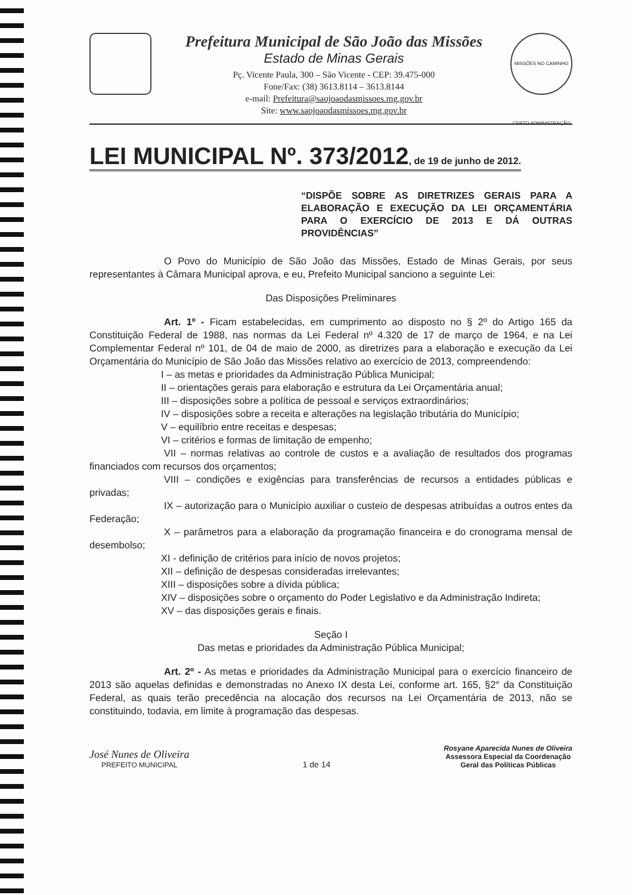Prefeitura Municipal de São João das Missões
Estado de Minas Gerais
Pç. Vicente Paula, 300 – São Vicente - CEP: 39.475-000
Fone/Fax: (38) 3613.8114 – 3613.8144
e-mail: Prefeitura@saojoaodasmissoes.mg.gov.br
Site: www.saojoaodasmissoes.mg.gov.br
MISSÕES NO CAMINHO CERTO ADMINISTRAÇÃO
LEI MUNICIPAL Nº. 373/2012, de 19 de junho de 2012.
“DISPÕE SOBRE AS DIRETRIZES GERAIS PARA A ELABORAÇÃO E EXECUÇÃO DA LEI ORÇAMENTÁRIA PARA O EXERCÍCIO DE 2013 E DÁ OUTRAS PROVIDÊNCIAS”
O Povo do Município de São João das Missões, Estado de Minas Gerais, por seus representantes à Câmara Municipal aprova, e eu, Prefeito Municipal sanciono a seguinte Lei:
Das Disposições Preliminares
Art. 1º - Ficam estabelecidas, em cumprimento ao disposto no § 2º do Artigo 165 da Constituição Federal de 1988, nas normas da Lei Federal nº 4.320 de 17 de março de 1964, e na Lei Complementar Federal nº 101, de 04 de maio de 2000, as diretrizes para a elaboração e execução da Lei Orçamentária do Município de São João das Missões relativo ao exercício de 2013, compreendendo:
I – as metas e prioridades da Administração Pública Municipal;
II – orientações gerais para elaboração e estrutura da Lei Orçamentária anual;
III – disposições sobre a política de pessoal e serviços extraordinários;
IV – disposições sobre a receita e alterações na legislação tributária do Município;
V – equilíbrio entre receitas e despesas;
VI – critérios e formas de limitação de empenho;
VII – normas relativas ao controle de custos e a avaliação de resultados dos programas financiados com recursos dos orçamentos;
VIII – condições e exigências para transferências de recursos a entidades públicas e privadas;
IX – autorização para o Município auxiliar o custeio de despesas atribuídas a outros entes da Federação;
X – parâmetros para a elaboração da programação financeira e do cronograma mensal de desembolso;
XI - definição de critérios para início de novos projetos;
XII – definição de despesas consideradas irrelevantes;
XIII – disposições sobre a dívida pública;
XIV – disposições sobre o orçamento do Poder Legislativo e da Administração Indireta;
XV – das disposições gerais e finais.
Seção I
Das metas e prioridades da Administração Pública Municipal;
Art. 2º - As metas e prioridades da Administração Municipal para o exercício financeiro de 2013 são aquelas definidas e demonstradas no Anexo IX desta Lei, conforme art. 165, §2° da Constituição Federal, as quais terão precedência na alocação dos recursos na Lei Orçamentária de 2013, não se constituindo, todavia, em limite à programação das despesas.
José Nunes de Oliveira
PREFEITO MUNICIPAL
1 de 14
Rosyane Aparecida Nunes de Oliveira
Assessora Especial da Coordenação
Geral das Políticas Públicas